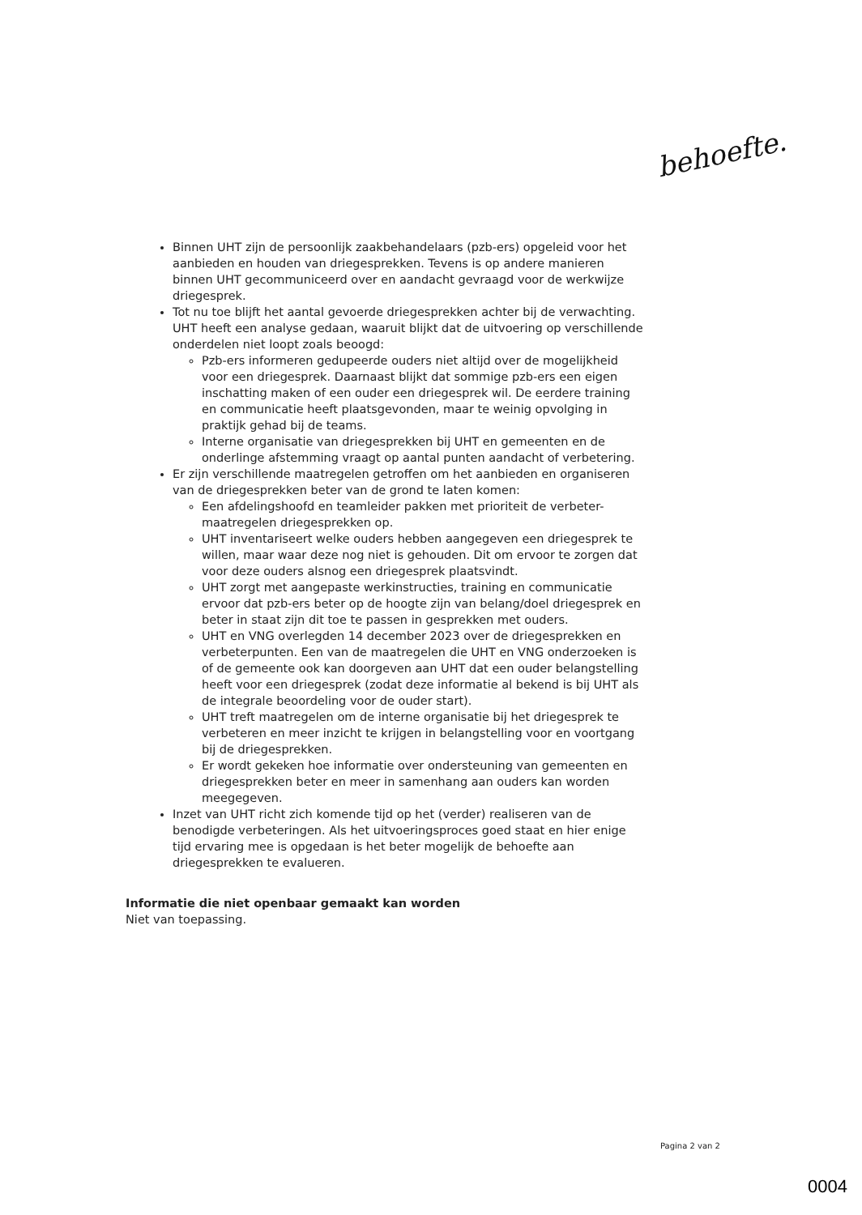behoefte.
Binnen UHT zijn de persoonlijk zaakbehandelaars (pzb-ers) opgeleid voor het aanbieden en houden van driegesprekken. Tevens is op andere manieren binnen UHT gecommuniceerd over en aandacht gevraagd voor de werkwijze driegesprek.
Tot nu toe blijft het aantal gevoerde driegesprekken achter bij de verwachting. UHT heeft een analyse gedaan, waaruit blijkt dat de uitvoering op verschillende onderdelen niet loopt zoals beoogd:
Pzb-ers informeren gedupeerde ouders niet altijd over de mogelijkheid voor een driegesprek. Daarnaast blijkt dat sommige pzb-ers een eigen inschatting maken of een ouder een driegesprek wil. De eerdere training en communicatie heeft plaatsgevonden, maar te weinig opvolging in praktijk gehad bij de teams.
Interne organisatie van driegesprekken bij UHT en gemeenten en de onderlinge afstemming vraagt op aantal punten aandacht of verbetering.
Er zijn verschillende maatregelen getroffen om het aanbieden en organiseren van de driegesprekken beter van de grond te laten komen:
Een afdelingshoofd en teamleider pakken met prioriteit de verbeter-maatregelen driegesprekken op.
UHT inventariseert welke ouders hebben aangegeven een driegesprek te willen, maar waar deze nog niet is gehouden. Dit om ervoor te zorgen dat voor deze ouders alsnog een driegesprek plaatsvindt.
UHT zorgt met aangepaste werkinstructies, training en communicatie ervoor dat pzb-ers beter op de hoogte zijn van belang/doel driegesprek en beter in staat zijn dit toe te passen in gesprekken met ouders.
UHT en VNG overlegden 14 december 2023 over de driegesprekken en verbeterpunten. Een van de maatregelen die UHT en VNG onderzoeken is of de gemeente ook kan doorgeven aan UHT dat een ouder belangstelling heeft voor een driegesprek (zodat deze informatie al bekend is bij UHT als de integrale beoordeling voor de ouder start).
UHT treft maatregelen om de interne organisatie bij het driegesprek te verbeteren en meer inzicht te krijgen in belangstelling voor en voortgang bij de driegesprekken.
Er wordt gekeken hoe informatie over ondersteuning van gemeenten en driegesprekken beter en meer in samenhang aan ouders kan worden meegegeven.
Inzet van UHT richt zich komende tijd op het (verder) realiseren van de benodigde verbeteringen. Als het uitvoeringsproces goed staat en hier enige tijd ervaring mee is opgedaan is het beter mogelijk de behoefte aan driegesprekken te evalueren.
Informatie die niet openbaar gemaakt kan worden
Niet van toepassing.
Pagina 2 van 2
0004